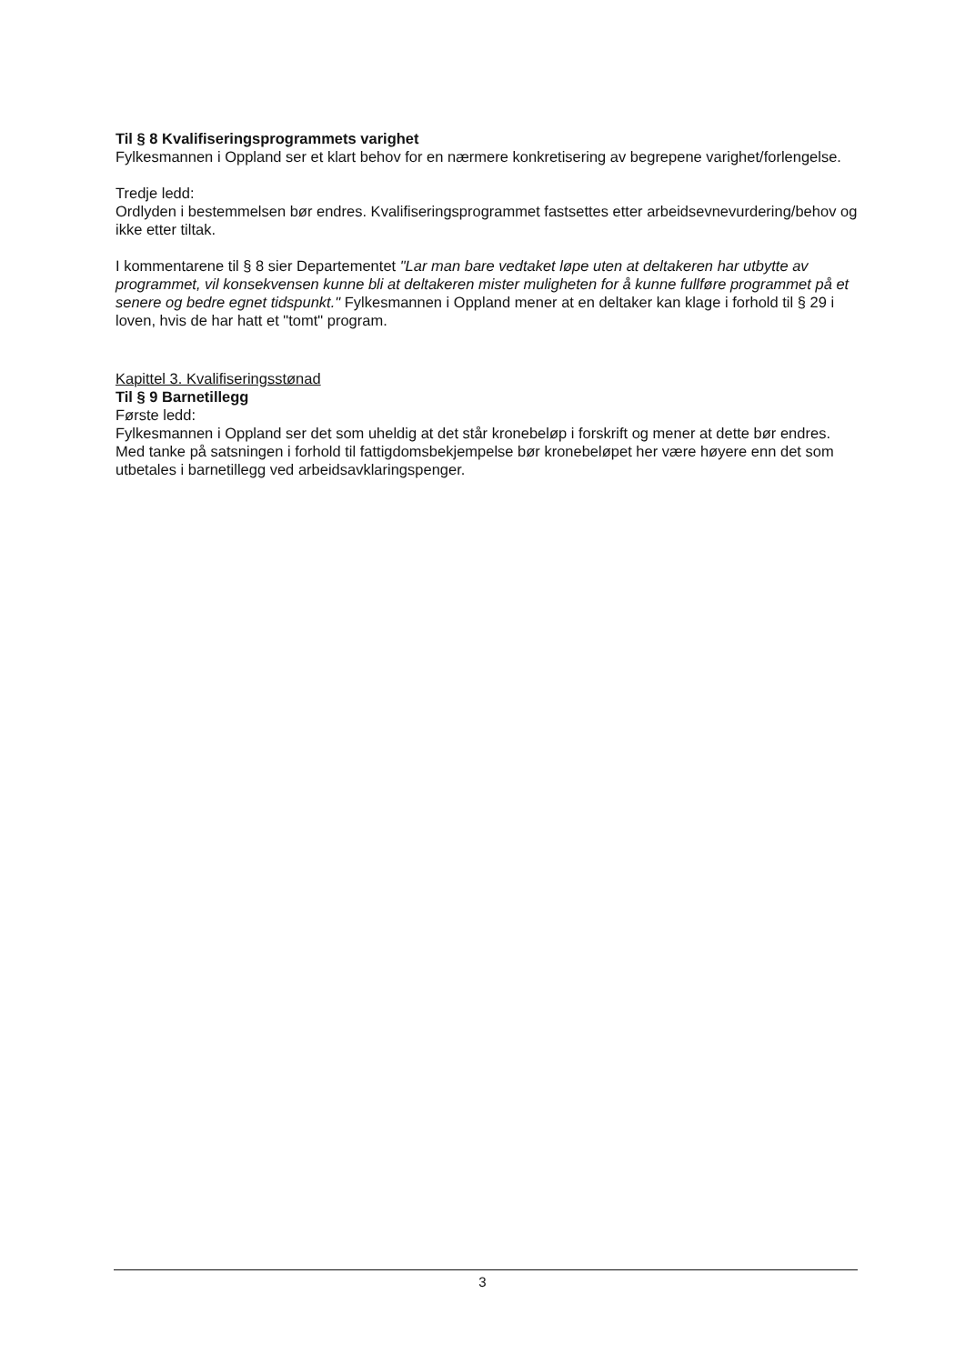Til § 8 Kvalifiseringsprogrammets varighet
Fylkesmannen i Oppland ser et klart behov for en nærmere konkretisering av begrepene varighet/forlengelse.
Tredje ledd:
Ordlyden i bestemmelsen bør endres. Kvalifiseringsprogrammet fastsettes etter arbeidsevnevurdering/behov og ikke etter tiltak.
I kommentarene til § 8 sier Departementet "Lar man bare vedtaket løpe uten at deltakeren har utbytte av programmet, vil konsekvensen kunne bli at deltakeren mister muligheten for å kunne fullføre programmet på et senere og bedre egnet tidspunkt." Fylkesmannen i Oppland mener at en deltaker kan klage i forhold til § 29 i loven, hvis de har hatt et "tomt" program.
Kapittel 3. Kvalifiseringsstønad
Til § 9 Barnetillegg
Første ledd:
Fylkesmannen i Oppland ser det som uheldig at det står kronebeløp i forskrift og mener at dette bør endres. Med tanke på satsningen i forhold til fattigdomsbekjempelse bør kronebeløpet her være høyere enn det som utbetales i barnetillegg ved arbeidsavklaringspenger.
3